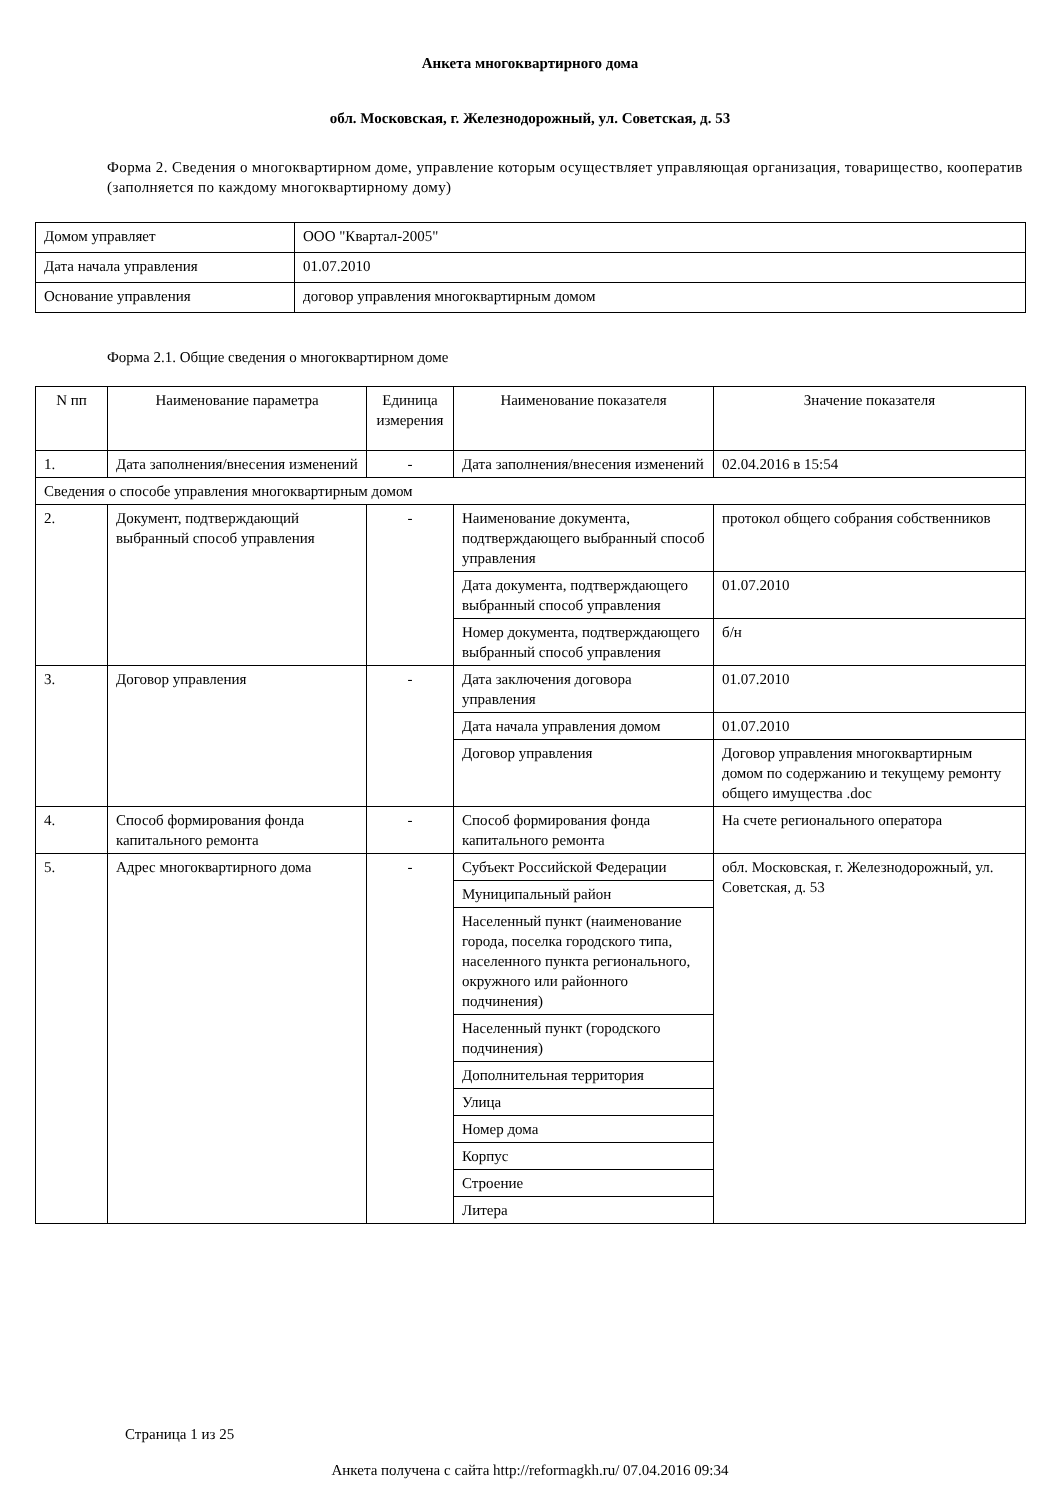Анкета многоквартирного дома
обл. Московская, г. Железнодорожный, ул. Советская, д. 53
Форма 2. Сведения о многоквартирном доме, управление которым осуществляет управляющая организация, товарищество, кооператив (заполняется по каждому многоквартирному дому)
| Домом управляет | ООО "Квартал-2005" |
| Дата начала управления | 01.07.2010 |
| Основание управления | договор управления многоквартирным домом |
Форма 2.1. Общие сведения о многоквартирном доме
| N пп | Наименование параметра | Единица измерения | Наименование показателя | Значение показателя |
| 1. | Дата заполнения/внесения изменений | - | Дата заполнения/внесения изменений | 02.04.2016 в 15:54 |
| Сведения о способе управления многоквартирным домом | | | | |
| 2. | Документ, подтверждающий выбранный способ управления | - | Наименование документа, подтверждающего выбранный способ управления | протокол общего собрания собственников |
| | | | Дата документа, подтверждающего выбранный способ управления | 01.07.2010 |
| | | | Номер документа, подтверждающего выбранный способ управления | б/н |
| 3. | Договор управления | - | Дата заключения договора управления | 01.07.2010 |
| | | | Дата начала управления домом | 01.07.2010 |
| | | | Договор управления | Договор управления многоквартирным домом по содержанию и текущему ремонту общего имущества .doc |
| 4. | Способ формирования фонда капитального ремонта | - | Способ формирования фонда капитального ремонта | На счете регионального оператора |
| 5. | Адрес многоквартирного дома | - | Субъект Российской Федерации | обл. Московская, г. Железнодорожный, ул. Советская, д. 53 |
| | | | Муниципальный район | |
| | | | Населенный пункт (наименование города, поселка городского типа, населенного пункта регионального, окружного или районного подчинения) | |
| | | | Населенный пункт (городского подчинения) | |
| | | | Дополнительная территория | |
| | | | Улица | |
| | | | Номер дома | |
| | | | Корпус | |
| | | | Строение | |
| | | | Литера | |
Страница 1 из 25
Анкета получена с сайта http://reformagkh.ru/ 07.04.2016 09:34